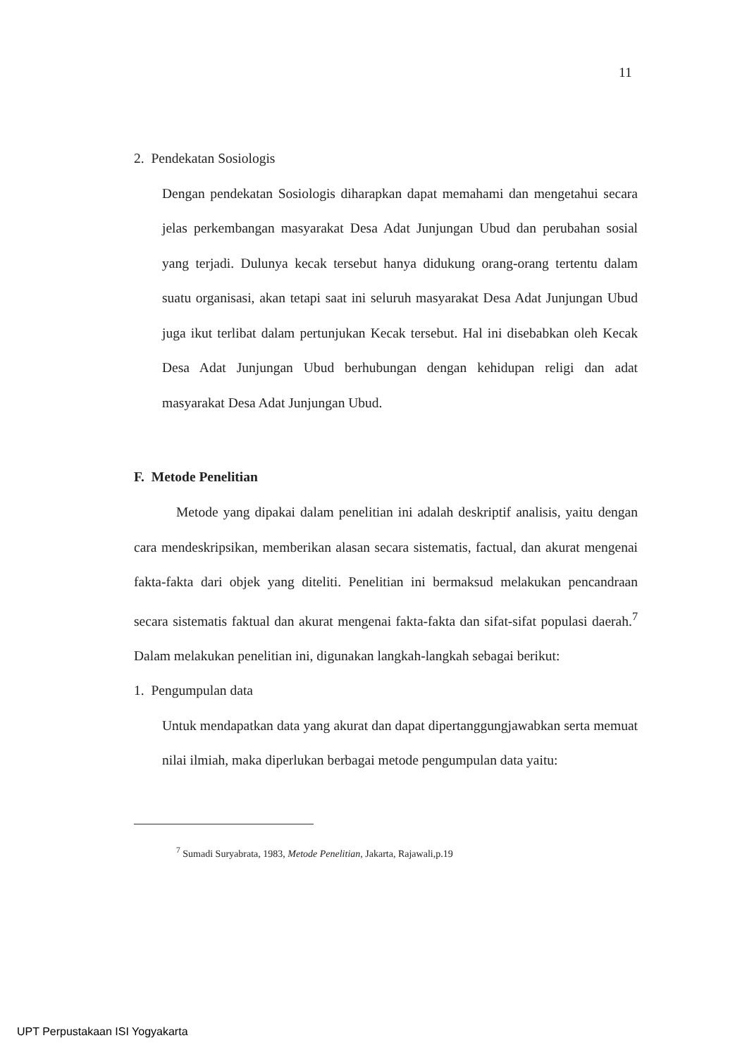11
2. Pendekatan Sosiologis
Dengan pendekatan Sosiologis diharapkan dapat memahami dan mengetahui secara jelas perkembangan masyarakat Desa Adat Junjungan Ubud dan perubahan sosial yang terjadi. Dulunya kecak tersebut hanya didukung orang-orang tertentu dalam suatu organisasi, akan tetapi saat ini seluruh masyarakat Desa Adat Junjungan Ubud juga ikut terlibat dalam pertunjukan Kecak tersebut. Hal ini disebabkan oleh Kecak Desa Adat Junjungan Ubud berhubungan dengan kehidupan religi dan adat masyarakat Desa Adat Junjungan Ubud.
F. Metode Penelitian
Metode yang dipakai dalam penelitian ini adalah deskriptif analisis, yaitu dengan cara mendeskripsikan, memberikan alasan secara sistematis, factual, dan akurat mengenai fakta-fakta dari objek yang diteliti. Penelitian ini bermaksud melakukan pencandraan secara sistematis faktual dan akurat mengenai fakta-fakta dan sifat-sifat populasi daerah.<sup>7</sup> Dalam melakukan penelitian ini, digunakan langkah-langkah sebagai berikut:
1. Pengumpulan data
Untuk mendapatkan data yang akurat dan dapat dipertanggungjawabkan serta memuat nilai ilmiah, maka diperlukan berbagai metode pengumpulan data yaitu:
<sup>7</sup> Sumadi Suryabrata, 1983, Metode Penelitian, Jakarta, Rajawali,p.19
UPT Perpustakaan ISI Yogyakarta